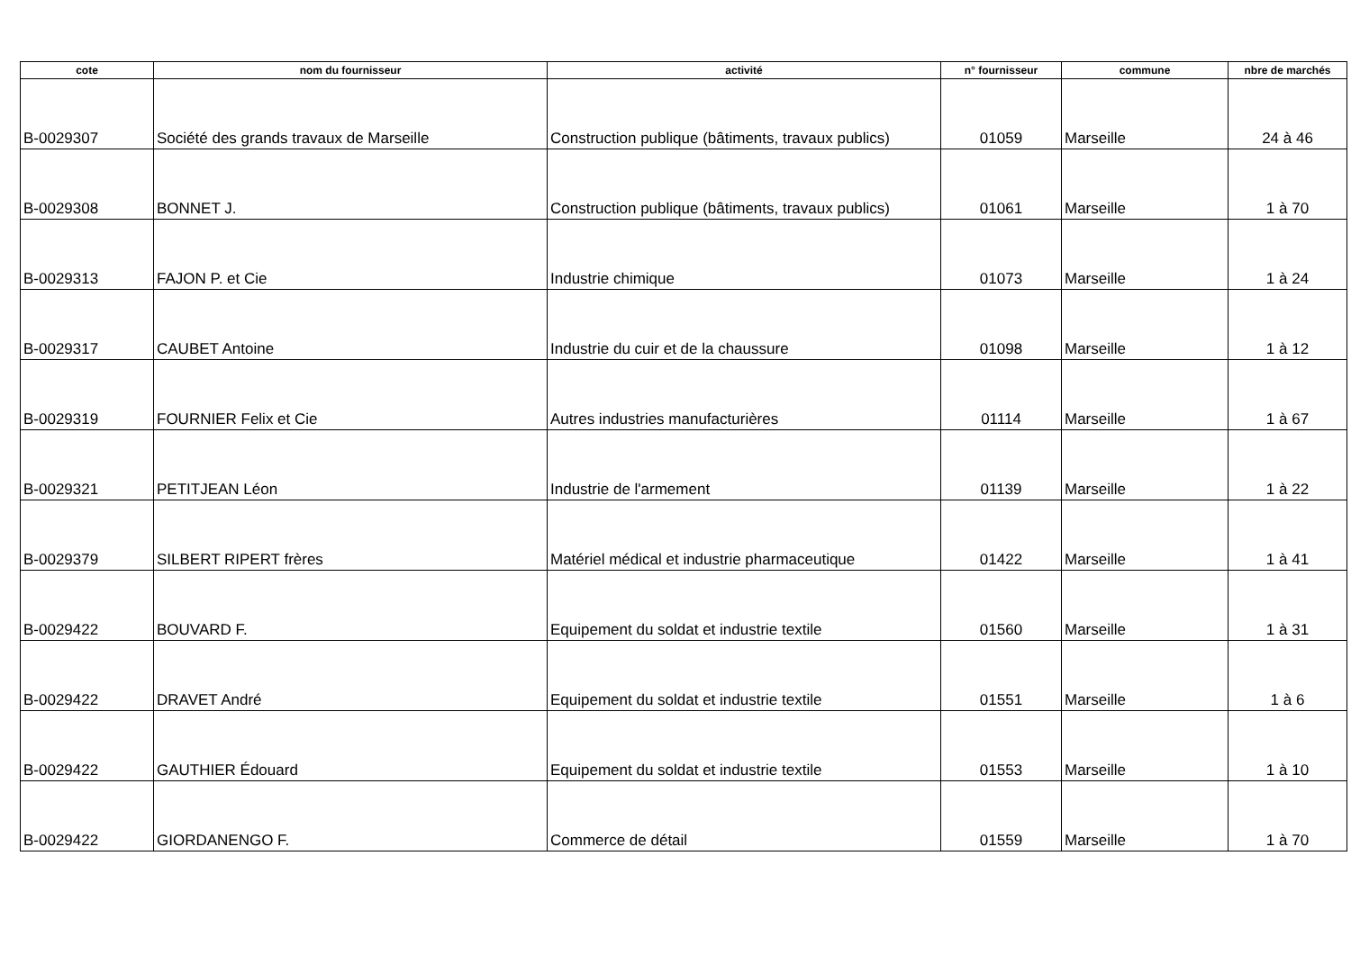| cote | nom du fournisseur | activité | n° fournisseur | commune | nbre de marchés |
| --- | --- | --- | --- | --- | --- |
| B-0029307 | Société des grands travaux de Marseille | Construction publique (bâtiments, travaux publics) | 01059 | Marseille | 24 à 46 |
| B-0029308 | BONNET J. | Construction publique (bâtiments, travaux publics) | 01061 | Marseille | 1 à 70 |
| B-0029313 | FAJON P. et Cie | Industrie chimique | 01073 | Marseille | 1 à 24 |
| B-0029317 | CAUBET Antoine | Industrie du cuir et de la chaussure | 01098 | Marseille | 1 à 12 |
| B-0029319 | FOURNIER Felix et Cie | Autres industries manufacturières | 01114 | Marseille | 1 à 67 |
| B-0029321 | PETITJEAN Léon | Industrie de l'armement | 01139 | Marseille | 1 à 22 |
| B-0029379 | SILBERT RIPERT frères | Matériel médical et industrie pharmaceutique | 01422 | Marseille | 1 à 41 |
| B-0029422 | BOUVARD F. | Equipement du soldat et industrie textile | 01560 | Marseille | 1 à 31 |
| B-0029422 | DRAVET André | Equipement du soldat et industrie textile | 01551 | Marseille | 1 à 6 |
| B-0029422 | GAUTHIER Édouard | Equipement du soldat et industrie textile | 01553 | Marseille | 1 à 10 |
| B-0029422 | GIORDANENGO F. | Commerce de détail | 01559 | Marseille | 1 à 70 |